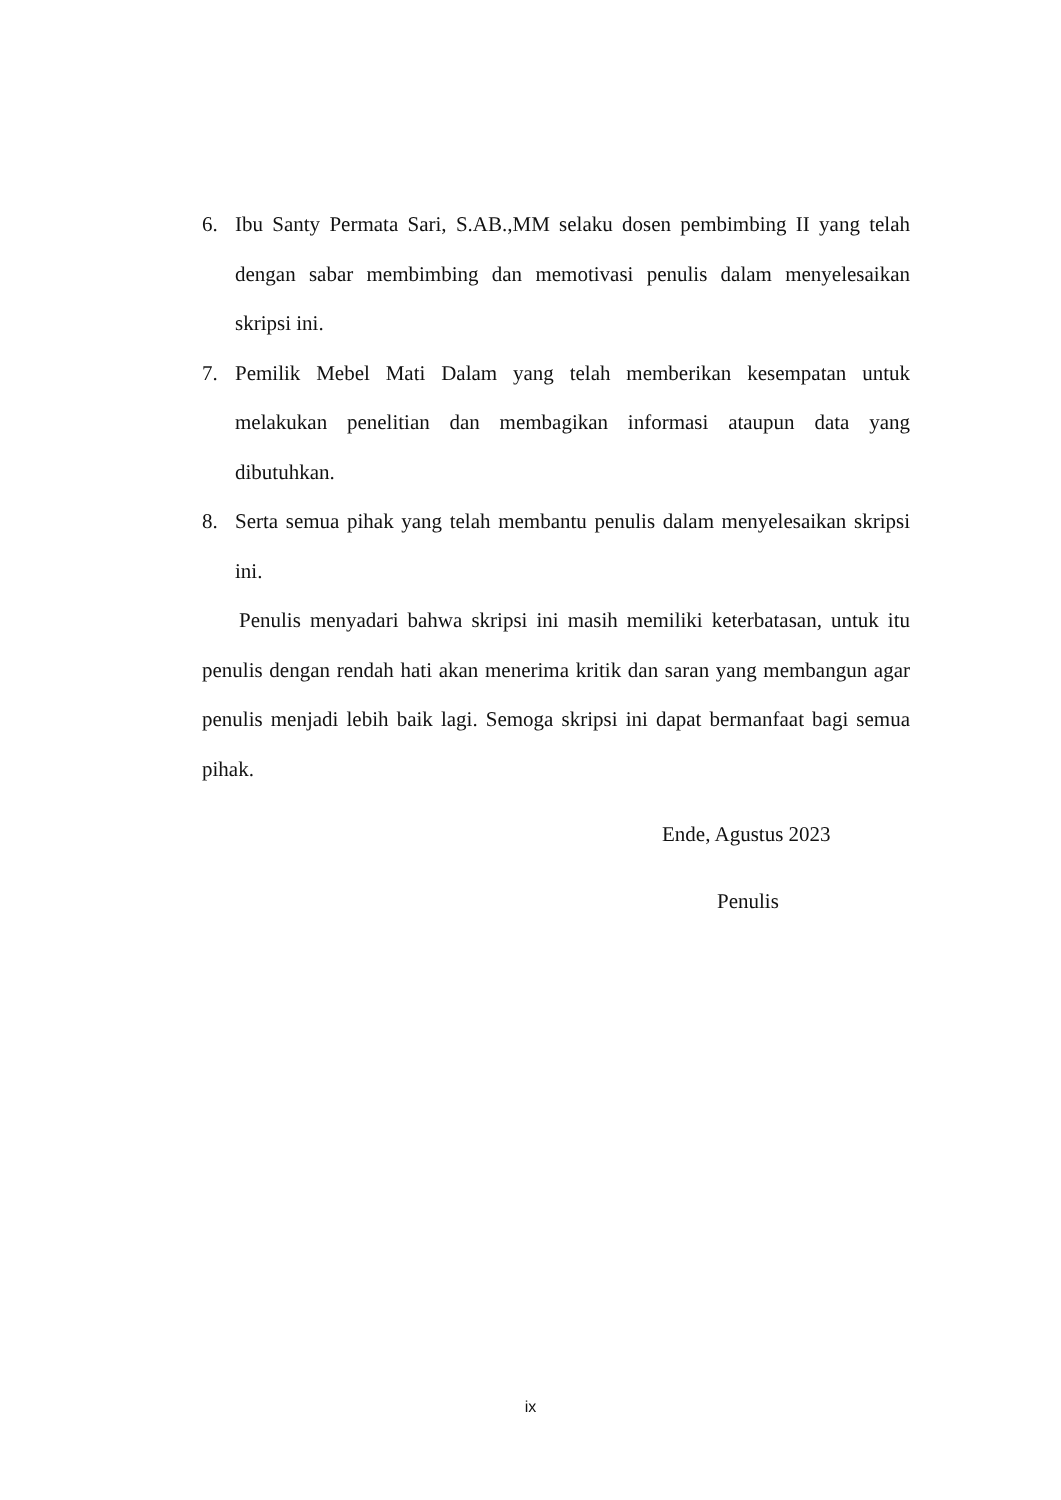6. Ibu Santy Permata Sari, S.AB.,MM selaku dosen pembimbing II yang telah dengan sabar membimbing dan memotivasi penulis dalam menyelesaikan skripsi ini.
7. Pemilik Mebel Mati Dalam yang telah memberikan kesempatan untuk melakukan penelitian dan membagikan informasi ataupun data yang dibutuhkan.
8. Serta semua pihak yang telah membantu penulis dalam menyelesaikan skripsi ini.
Penulis menyadari bahwa skripsi ini masih memiliki keterbatasan, untuk itu penulis dengan rendah hati akan menerima kritik dan saran yang membangun agar penulis menjadi lebih baik lagi. Semoga skripsi ini dapat bermanfaat bagi semua pihak.
Ende, Agustus 2023
Penulis
ix